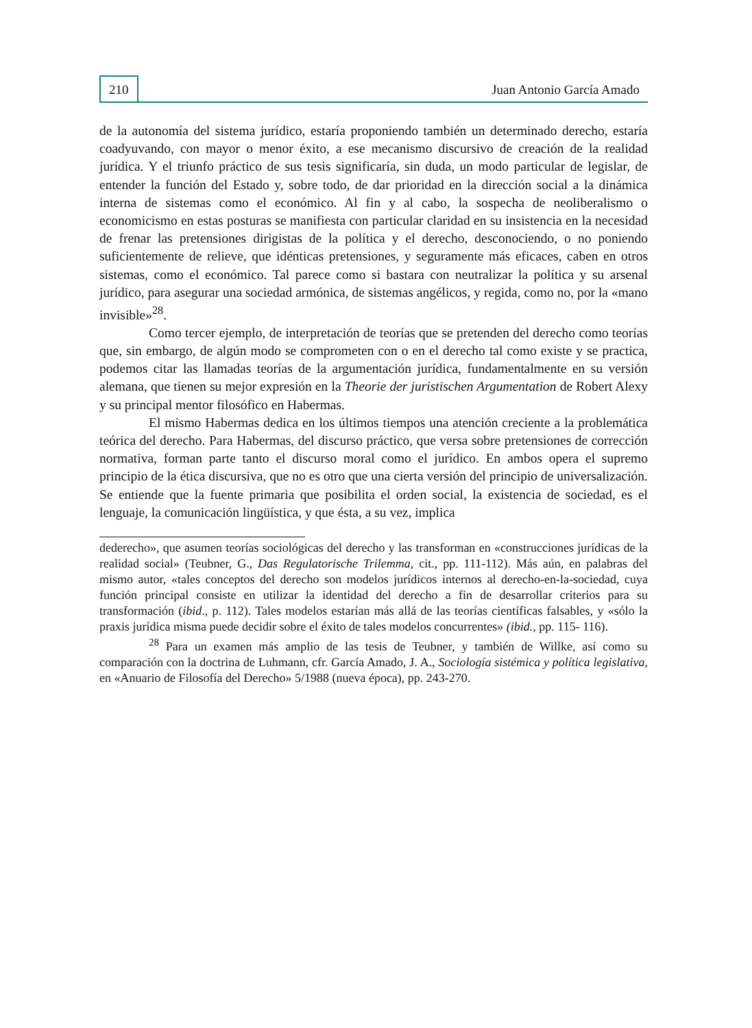210 Juan Antonio García Amado
de la autonomía del sistema jurídico, estaría proponiendo también un determinado derecho, estaría coadyuvando, con mayor o menor éxito, a ese mecanismo discursivo de creación de la realidad jurídica. Y el triunfo práctico de sus tesis significaría, sin duda, un modo particular de legislar, de entender la función del Estado y, sobre todo, de dar prioridad en la dirección social a la dinámica interna de sistemas como el económico. Al fin y al cabo, la sospecha de neoliberalismo o economicismo en estas posturas se manifiesta con particular claridad en su insistencia en la necesidad de frenar las pretensiones dirigistas de la política y el derecho, desconociendo, o no poniendo suficientemente de relieve, que idénticas pretensiones, y seguramente más eficaces, caben en otros sistemas, como el económico. Tal parece como si bastara con neutralizar la política y su arsenal jurídico, para asegurar una sociedad armónica, de sistemas angélicos, y regida, como no, por la «mano invisible»<sup>28</sup>.
Como tercer ejemplo, de interpretación de teorías que se pretenden del derecho como teorías que, sin embargo, de algún modo se comprometen con o en el derecho tal como existe y se practica, podemos citar las llamadas teorías de la argumentación jurídica, fundamentalmente en su versión alemana, que tienen su mejor expresión en la Theorie der juristischen Argumentation de Robert Alexy y su principal mentor filosófico en Habermas.
El mismo Habermas dedica en los últimos tiempos una atención creciente a la problemática teórica del derecho. Para Habermas, del discurso práctico, que versa sobre pretensiones de corrección normativa, forman parte tanto el discurso moral como el jurídico. En ambos opera el supremo principio de la ética discursiva, que no es otro que una cierta versión del principio de universalización. Se entiende que la fuente primaria que posibilita el orden social, la existencia de sociedad, es el lenguaje, la comunicación lingüística, y que ésta, a su vez, implica
dederecho», que asumen teorías sociológicas del derecho y las transforman en «construcciones jurídicas de la realidad social» (Teubner, G., Das Regulatorische Trilemma, cit., pp. 111-112). Más aún, en palabras del mismo autor, «tales conceptos del derecho son modelos jurídicos internos al derecho-en-la-sociedad, cuya función principal consiste en utilizar la identidad del derecho a fin de desarrollar criterios para su transformación (ibid., p. 112). Tales modelos estarían más allá de las teorías científicas falsables, y «sólo la praxis jurídica misma puede decidir sobre el éxito de tales modelos concurrentes» (ibid., pp. 115- 116).
<sup>28</sup> Para un examen más amplio de las tesis de Teubner, y también de Willke, así como su comparación con la doctrina de Luhmann, cfr. García Amado, J. A., Sociología sistémica y política legislativa, en «Anuario de Filosofía del Derecho» 5/1988 (nueva época), pp. 243-270.